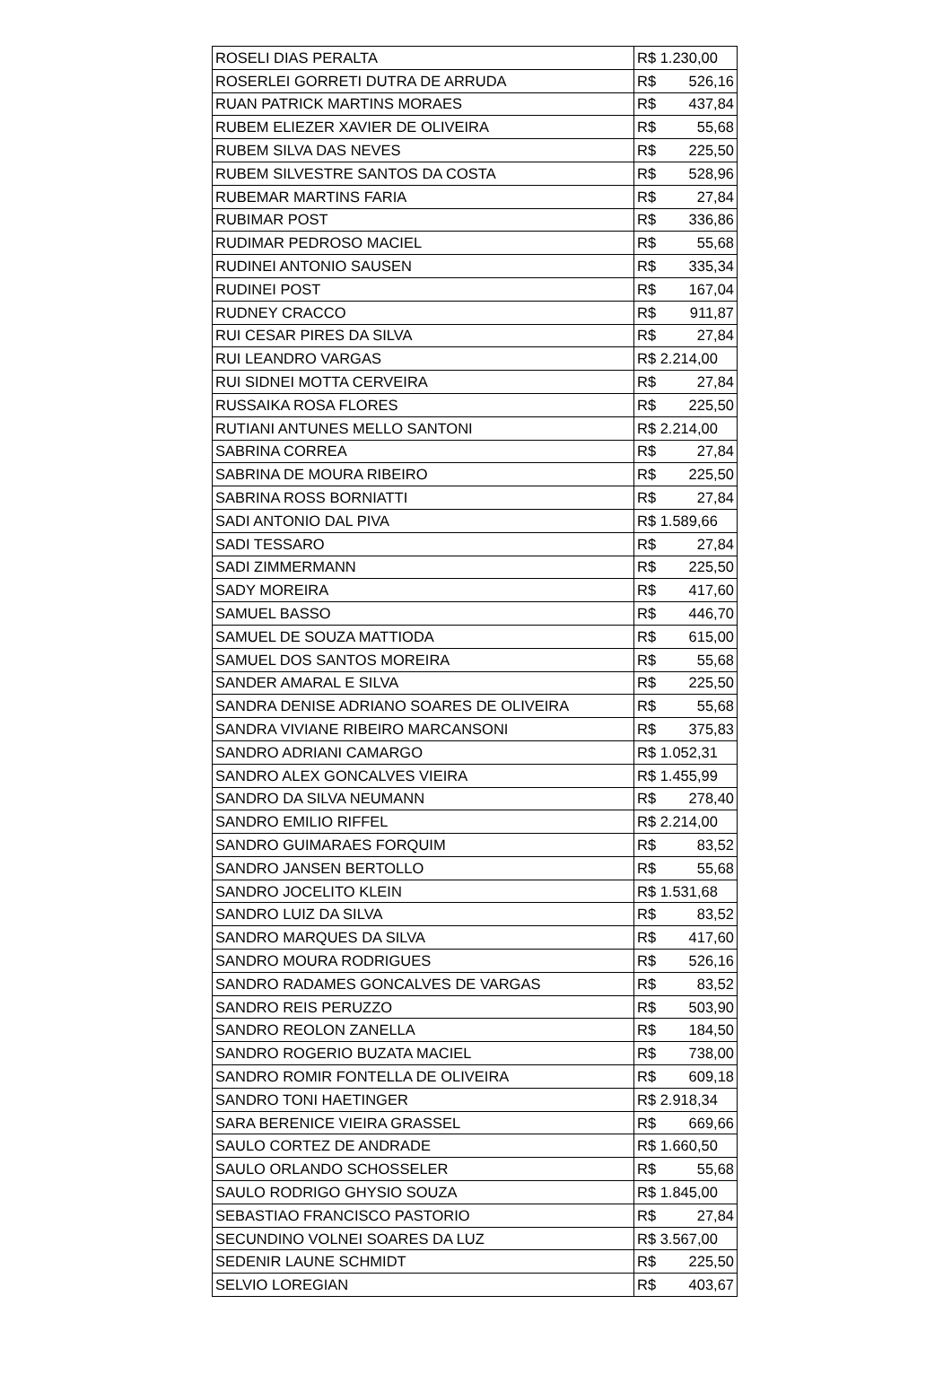| ROSELI DIAS PERALTA | R$ 1.230,00 |
| ROSERLEI GORRETI DUTRA DE ARRUDA | R$ 526,16 |
| RUAN PATRICK MARTINS MORAES | R$ 437,84 |
| RUBEM ELIEZER XAVIER DE OLIVEIRA | R$ 55,68 |
| RUBEM SILVA DAS NEVES | R$ 225,50 |
| RUBEM SILVESTRE SANTOS DA COSTA | R$ 528,96 |
| RUBEMAR MARTINS FARIA | R$ 27,84 |
| RUBIMAR POST | R$ 336,86 |
| RUDIMAR PEDROSO MACIEL | R$ 55,68 |
| RUDINEI ANTONIO SAUSEN | R$ 335,34 |
| RUDINEI POST | R$ 167,04 |
| RUDNEY CRACCO | R$ 911,87 |
| RUI CESAR PIRES DA SILVA | R$ 27,84 |
| RUI LEANDRO VARGAS | R$ 2.214,00 |
| RUI SIDNEI MOTTA CERVEIRA | R$ 27,84 |
| RUSSAIKA ROSA FLORES | R$ 225,50 |
| RUTIANI ANTUNES MELLO SANTONI | R$ 2.214,00 |
| SABRINA CORREA | R$ 27,84 |
| SABRINA DE MOURA RIBEIRO | R$ 225,50 |
| SABRINA ROSS BORNIATTI | R$ 27,84 |
| SADI ANTONIO DAL PIVA | R$ 1.589,66 |
| SADI TESSARO | R$ 27,84 |
| SADI ZIMMERMANN | R$ 225,50 |
| SADY MOREIRA | R$ 417,60 |
| SAMUEL BASSO | R$ 446,70 |
| SAMUEL DE SOUZA MATTIODA | R$ 615,00 |
| SAMUEL DOS SANTOS MOREIRA | R$ 55,68 |
| SANDER AMARAL E SILVA | R$ 225,50 |
| SANDRA DENISE ADRIANO SOARES DE OLIVEIRA | R$ 55,68 |
| SANDRA VIVIANE RIBEIRO MARCANSONI | R$ 375,83 |
| SANDRO ADRIANI CAMARGO | R$ 1.052,31 |
| SANDRO ALEX GONCALVES VIEIRA | R$ 1.455,99 |
| SANDRO DA SILVA NEUMANN | R$ 278,40 |
| SANDRO EMILIO RIFFEL | R$ 2.214,00 |
| SANDRO GUIMARAES FORQUIM | R$ 83,52 |
| SANDRO JANSEN BERTOLLO | R$ 55,68 |
| SANDRO JOCELITO KLEIN | R$ 1.531,68 |
| SANDRO LUIZ DA SILVA | R$ 83,52 |
| SANDRO MARQUES DA SILVA | R$ 417,60 |
| SANDRO MOURA RODRIGUES | R$ 526,16 |
| SANDRO RADAMES GONCALVES DE VARGAS | R$ 83,52 |
| SANDRO REIS PERUZZO | R$ 503,90 |
| SANDRO REOLON ZANELLA | R$ 184,50 |
| SANDRO ROGERIO BUZATA MACIEL | R$ 738,00 |
| SANDRO ROMIR FONTELLA DE OLIVEIRA | R$ 609,18 |
| SANDRO TONI HAETINGER | R$ 2.918,34 |
| SARA BERENICE VIEIRA GRASSEL | R$ 669,66 |
| SAULO CORTEZ DE ANDRADE | R$ 1.660,50 |
| SAULO ORLANDO SCHOSSELER | R$ 55,68 |
| SAULO RODRIGO GHYSIO SOUZA | R$ 1.845,00 |
| SEBASTIAO FRANCISCO PASTORIO | R$ 27,84 |
| SECUNDINO VOLNEI SOARES DA LUZ | R$ 3.567,00 |
| SEDENIR LAUNE SCHMIDT | R$ 225,50 |
| SELVIO LOREGIAN | R$ 403,67 |